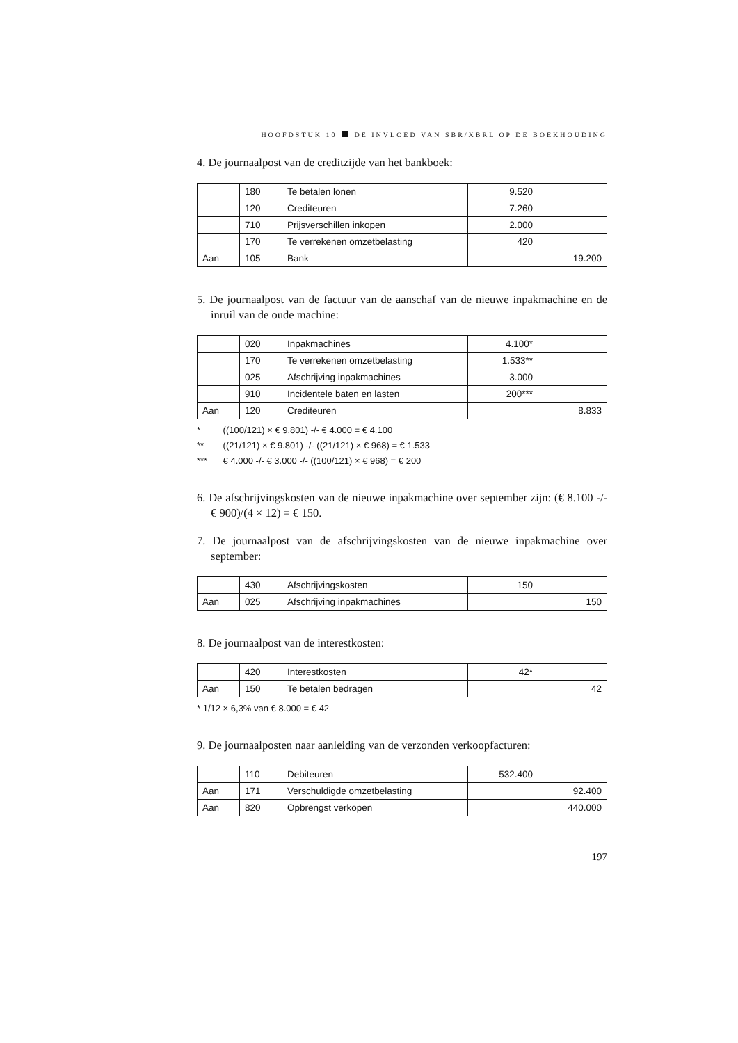HOOFDSTUK 10 DE INVLOED VAN SBR/XBRL OP DE BOEKHOUDING
4. De journaalpost van de creditzijde van het bankboek:
| | 180 | Te betalen lonen | 9.520 | |
| | 120 | Crediteuren | 7.260 | |
| | 710 | Prijsverschillen inkopen | 2.000 | |
| | 170 | Te verrekenen omzetbelasting | 420 | |
| Aan | 105 | Bank | | 19.200 |
5. De journaalpost van de factuur van de aanschaf van de nieuwe inpakmachine en de inruil van de oude machine:
| | 020 | Inpakmachines | 4.100* | |
| | 170 | Te verrekenen omzetbelasting | 1.533** | |
| | 025 | Afschrijving inpakmachines | 3.000 | |
| | 910 | Incidentele baten en lasten | 200*** | |
| Aan | 120 | Crediteuren | | 8.833 |
* ((100/121) × € 9.801) -/- € 4.000 = € 4.100
** ((21/121) × € 9.801) -/- ((21/121) × € 968) = € 1.533
*** € 4.000 -/- € 3.000 -/- ((100/121) × € 968) = € 200
6. De afschrijvingskosten van de nieuwe inpakmachine over september zijn: (€ 8.100 -/- € 900)/(4 × 12) = € 150.
7. De journaalpost van de afschrijvingskosten van de nieuwe inpakmachine over september:
| | 430 | Afschrijvingskosten | 150 | |
| Aan | 025 | Afschrijving inpakmachines | | 150 |
8. De journaalpost van de interestkosten:
| | 420 | Interestkosten | 42* | |
| Aan | 150 | Te betalen bedragen | | 42 |
* 1/12 × 6,3% van € 8.000 = € 42
9. De journaalposten naar aanleiding van de verzonden verkoopfacturen:
| | 110 | Debiteuren | 532.400 | |
| Aan | 171 | Verschuldigde omzetbelasting | | 92.400 |
| Aan | 820 | Opbrengst verkopen | | 440.000 |
197